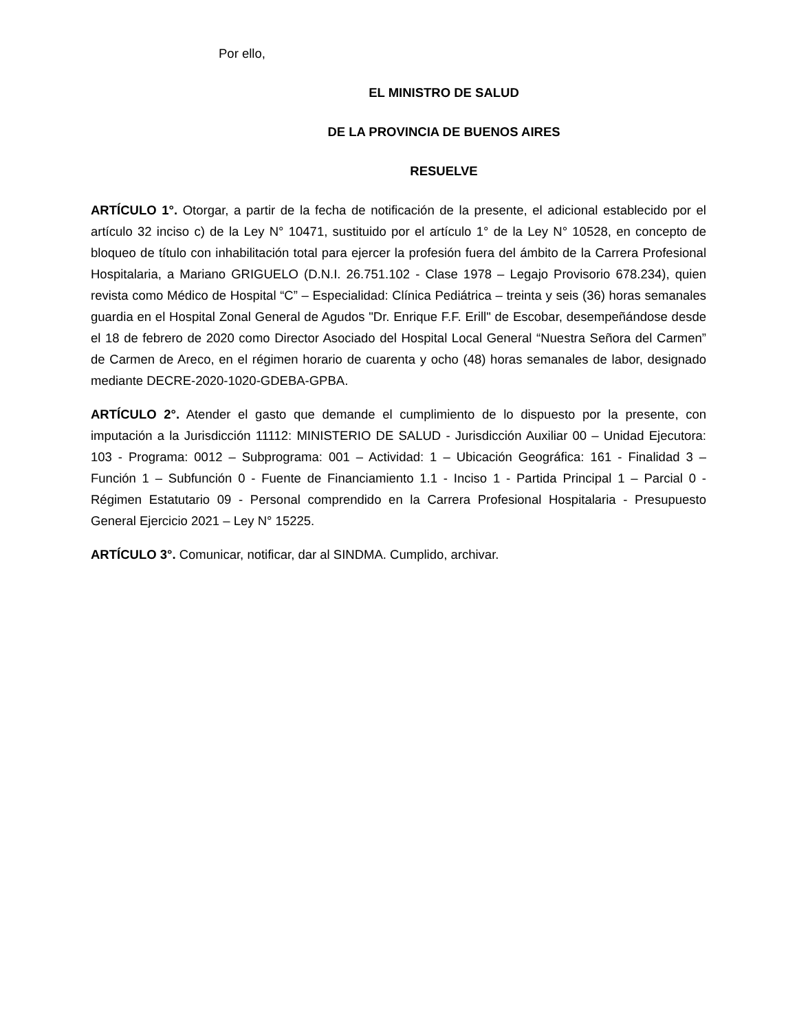Por ello,
EL MINISTRO DE SALUD
DE LA PROVINCIA DE BUENOS AIRES
RESUELVE
ARTÍCULO 1°. Otorgar, a partir de la fecha de notificación de la presente, el adicional establecido por el artículo 32 inciso c) de la Ley N° 10471, sustituido por el artículo 1° de la Ley N° 10528, en concepto de bloqueo de título con inhabilitación total para ejercer la profesión fuera del ámbito de la Carrera Profesional Hospitalaria, a Mariano GRIGUELO (D.N.I. 26.751.102 - Clase 1978 – Legajo Provisorio 678.234), quien revista como Médico de Hospital “C” – Especialidad: Clínica Pediátrica – treinta y seis (36) horas semanales guardia en el Hospital Zonal General de Agudos "Dr. Enrique F.F. Erill" de Escobar, desempeñándose desde el 18 de febrero de 2020 como Director Asociado del Hospital Local General “Nuestra Señora del Carmen” de Carmen de Areco, en el régimen horario de cuarenta y ocho (48) horas semanales de labor, designado mediante DECRE-2020-1020-GDEBA-GPBA.
ARTÍCULO 2°. Atender el gasto que demande el cumplimiento de lo dispuesto por la presente, con imputación a la Jurisdicción 11112: MINISTERIO DE SALUD - Jurisdicción Auxiliar 00 – Unidad Ejecutora: 103 - Programa: 0012 – Subprograma: 001 – Actividad: 1 – Ubicación Geográfica: 161 - Finalidad 3 – Función 1 – Subfunción 0 - Fuente de Financiamiento 1.1 - Inciso 1 - Partida Principal 1 – Parcial 0 - Régimen Estatutario 09 - Personal comprendido en la Carrera Profesional Hospitalaria - Presupuesto General Ejercicio 2021 – Ley N° 15225.
ARTÍCULO 3°. Comunicar, notificar, dar al SINDMA. Cumplido, archivar.